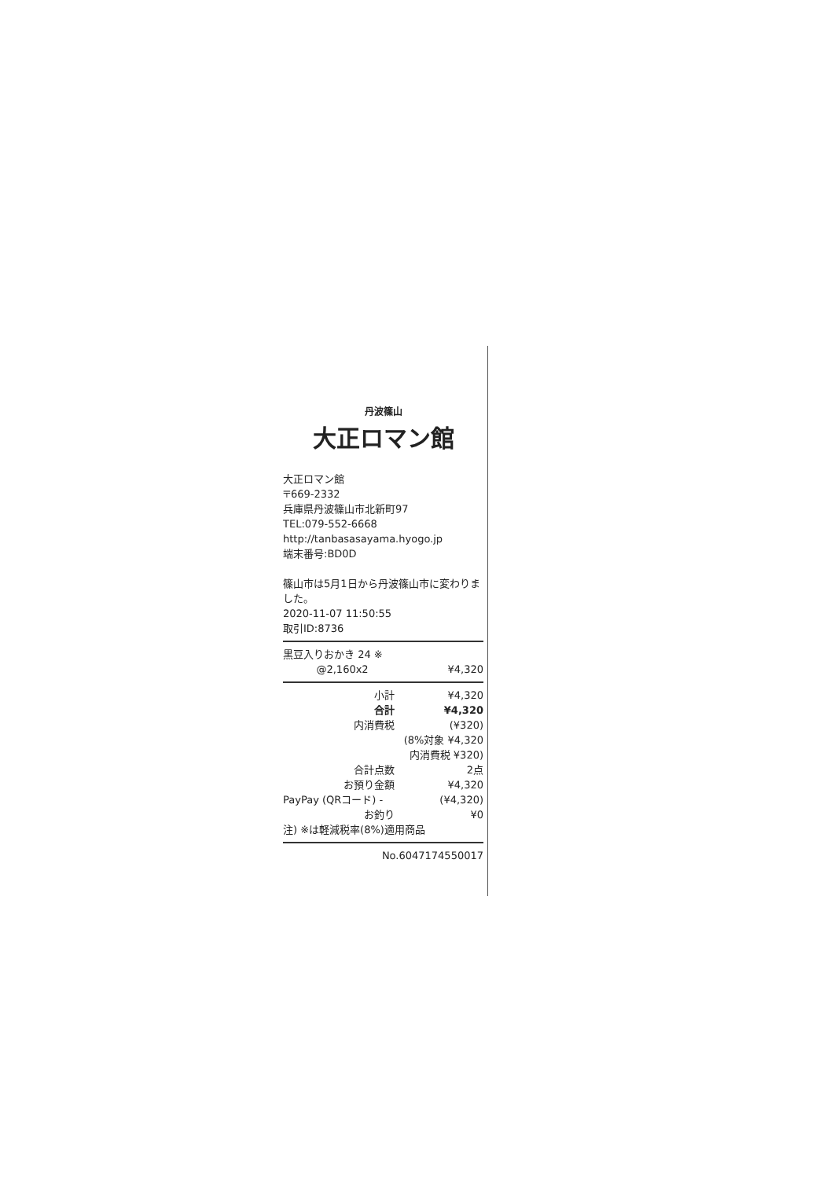丹波篠山
大正ロマン館
大正ロマン館
〒669-2332
兵庫県丹波篠山市北新町97
TEL:079-552-6668
http://tanbasasayama.hyogo.jp
端末番号:BD0D
篠山市は5月1日から丹波篠山市に変わりました。
2020-11-07 11:50:55
取引ID:8736
| 黒豆入りおかき 24 ※ | |
| @2,160x2 | ¥4,320 |
| 小計 | ¥4,320 |
| 合計 | ¥4,320 |
| 内消費税 | (¥320) |
| | (8%対象 ¥4,320 |
| | 内消費税 ¥320) |
| 合計点数 | 2点 |
| お預り金額 | ¥4,320 |
| PayPay (QRコード) - | (¥4,320) |
| お釣り | ¥0 |
注) ※は軽減税率(8%)適用商品
No.6047174550017